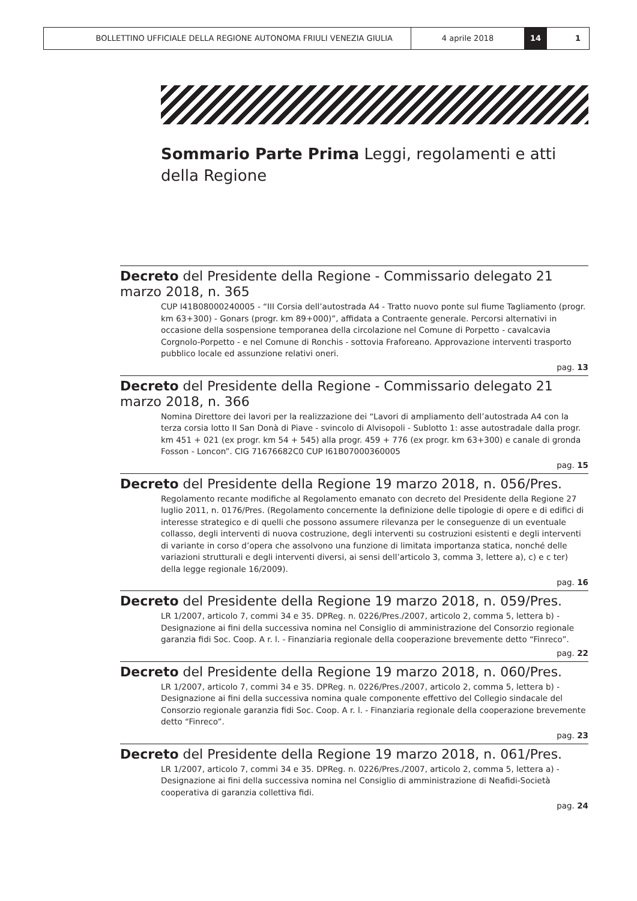BOLLETTINO UFFICIALE DELLA REGIONE AUTONOMA FRIULI VENEZIA GIULIA 4 aprile 2018 14 1
Sommario Parte Prima Leggi, regolamenti e atti della Regione
Decreto del Presidente della Regione - Commissario delegato 21 marzo 2018, n. 365
CUP I41B08000240005 - “III Corsia dell’autostrada A4 - Tratto nuovo ponte sul fiume Tagliamento (progr. km 63+300) - Gonars (progr. km 89+000)”, affidata a Contraente generale. Percorsi alternativi in occasione della sospensione temporanea della circolazione nel Comune di Porpetto - cavalcavia Corgnolo-Porpetto - e nel Comune di Ronchis - sottovia Fraforeano. Approvazione interventi trasporto pubblico locale ed assunzione relativi oneri.
pag. 13
Decreto del Presidente della Regione - Commissario delegato 21 marzo 2018, n. 366
Nomina Direttore dei lavori per la realizzazione dei “Lavori di ampliamento dell’autostrada A4 con la terza corsia lotto II San Donà di Piave - svincolo di Alvisopoli - Sublotto 1: asse autostradale dalla progr. km 451 + 021 (ex progr. km 54 + 545) alla progr. 459 + 776 (ex progr. km 63+300) e canale di gronda Fosson - Loncon”. CIG 71676682C0 CUP I61B07000360005
pag. 15
Decreto del Presidente della Regione 19 marzo 2018, n. 056/Pres.
Regolamento recante modifiche al Regolamento emanato con decreto del Presidente della Regione 27 luglio 2011, n. 0176/Pres. (Regolamento concernente la definizione delle tipologie di opere e di edifici di interesse strategico e di quelli che possono assumere rilevanza per le conseguenze di un eventuale collasso, degli interventi di nuova costruzione, degli interventi su costruzioni esistenti e degli interventi di variante in corso d’opera che assolvono una funzione di limitata importanza statica, nonché delle variazioni strutturali e degli interventi diversi, ai sensi dell’articolo 3, comma 3, lettere a), c) e c ter) della legge regionale 16/2009).
pag. 16
Decreto del Presidente della Regione 19 marzo 2018, n. 059/Pres.
LR 1/2007, articolo 7, commi 34 e 35. DPReg. n. 0226/Pres./2007, articolo 2, comma 5, lettera b) - Designazione ai fini della successiva nomina nel Consiglio di amministrazione del Consorzio regionale garanzia fidi Soc. Coop. A r. l. - Finanziaria regionale della cooperazione brevemente detto “Finreco”.
pag. 22
Decreto del Presidente della Regione 19 marzo 2018, n. 060/Pres.
LR 1/2007, articolo 7, commi 34 e 35. DPReg. n. 0226/Pres./2007, articolo 2, comma 5, lettera b) - Designazione ai fini della successiva nomina quale componente effettivo del Collegio sindacale del Consorzio regionale garanzia fidi Soc. Coop. A r. l. - Finanziaria regionale della cooperazione brevemente detto “Finreco”.
pag. 23
Decreto del Presidente della Regione 19 marzo 2018, n. 061/Pres.
LR 1/2007, articolo 7, commi 34 e 35. DPReg. n. 0226/Pres./2007, articolo 2, comma 5, lettera a) - Designazione ai fini della successiva nomina nel Consiglio di amministrazione di Neafidi-Società cooperativa di garanzia collettiva fidi.
pag. 24